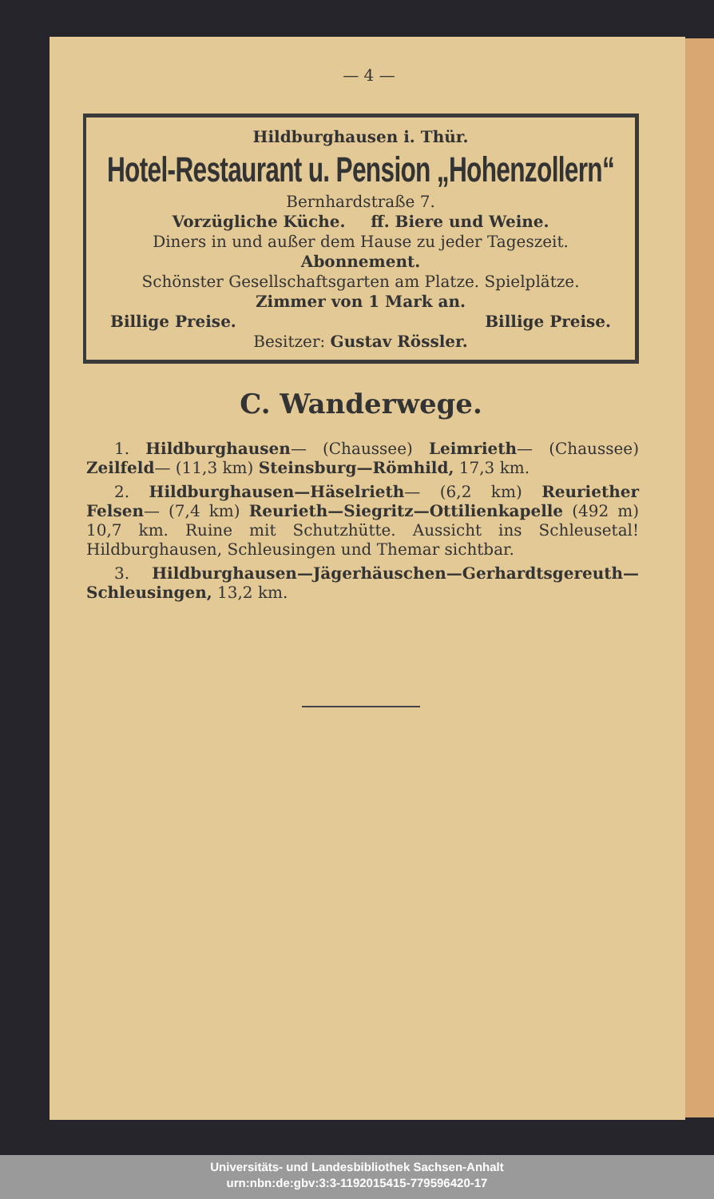— 4 —
Hildburghausen i. Thür.
Hotel-Restaurant u. Pension „Hohenzollern“
Bernhardstraße 7.
Vorzügliche Küche. ff. Biere und Weine.
Diners in und außer dem Hause zu jeder Tageszeit.
Abonnement.
Schönster Gesellschaftsgarten am Platze. Spielplätze.
Zimmer von 1 Mark an.
Billige Preise. Billige Preise.
Besitzer: Gustav Rössler.
C. Wanderwege.
1. Hildburghausen— (Chaussee) Leimrieth— (Chaussee) Zeilfeld— (11,3 km) Steinsburg—Römhild, 17,3 km.
2. Hildburghausen—Häselrieth— (6,2 km) Reuriether Felsen— (7,4 km) Reurieth—Siegritz—Ottilienkapelle (492 m) 10,7 km. Ruine mit Schutzhütte. Aussicht ins Schleusetal! Hildburghausen, Schleusingen und Themar sichtbar.
3. Hildburghausen—Jägerhäuschen—Gerhardtsgereuth— Schleusingen, 13,2 km.
Universitäts- und Landesbibliothek Sachsen-Anhalt
urn:nbn:de:gbv:3:3-1192015415-779596420-17